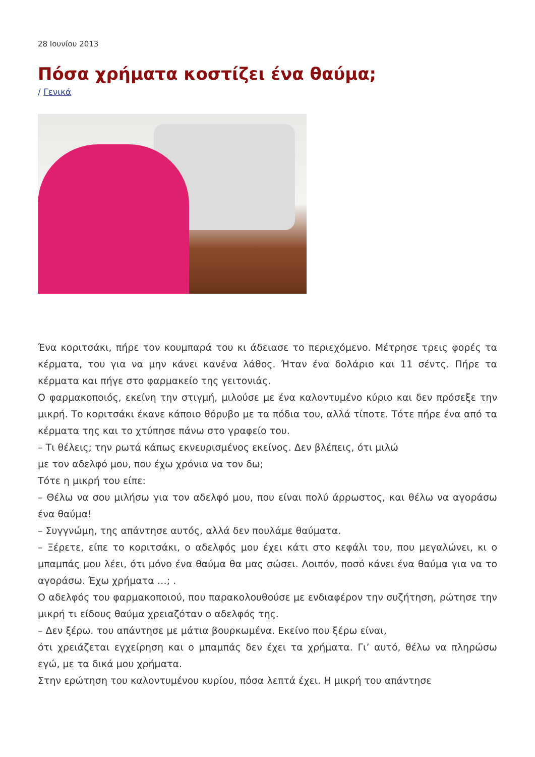28 Ιουνίου 2013
Πόσα χρήματα κοστίζει ένα θαύμα;
/ Γενικά
Ένα κοριτσάκι, πήρε τον κουμπαρά του κι άδειασε το περιεχόμενο. Μέτρησε τρεις φορές τα κέρματα, του για να μην κάνει κανένα λάθος. Ήταν ένα δολάριο και 11 σέντς. Πήρε τα κέρματα και πήγε στο φαρμακείο της γειτονιάς.
Ο φαρμακοποιός, εκείνη την στιγμή, μιλούσε με ένα καλοντυμένο κύριο και δεν πρόσεξε την μικρή. Το κοριτσάκι έκανε κάποιο θόρυβο με τα πόδια του, αλλά τίποτε. Τότε πήρε ένα από τα κέρματα της και το χτύπησε πάνω στο γραφείο του.
– Τι θέλεις; την ρωτά κάπως εκνευρισμένος εκείνος. Δεν βλέπεις, ότι μιλώ
με τον αδελφό μου, που έχω χρόνια να τον δω;
Τότε η μικρή του είπε:
– Θέλω να σου μιλήσω για τον αδελφό μου, που είναι πολύ άρρωστος, και θέλω να αγοράσω ένα θαύμα!
– Συγγνώμη, της απάντησε αυτός, αλλά δεν πουλάμε θαύματα.
– Ξέρετε, είπε το κοριτσάκι, ο αδελφός μου έχει κάτι στο κεφάλι του, που μεγαλώνει, κι ο μπαμπάς μου λέει, ότι μόνο ένα θαύμα θα μας σώσει. Λοιπόν, ποσό κάνει ένα θαύμα για να το αγοράσω. Έχω χρήματα …; .
Ο αδελφός του φαρμακοποιού, που παρακολουθούσε με ενδιαφέρον την συζήτηση, ρώτησε την μικρή τι είδους θαύμα χρειαζόταν ο αδελφός της.
– Δεν ξέρω. του απάντησε με μάτια βουρκωμένα. Εκείνο που ξέρω είναι,
ότι χρειάζεται εγχείρηση και ο μπαμπάς δεν έχει τα χρήματα. Γι’ αυτό, θέλω να πληρώσω εγώ, με τα δικά μου χρήματα.
Στην ερώτηση του καλοντυμένου κυρίου, πόσα λεπτά έχει. Η μικρή του απάντησε